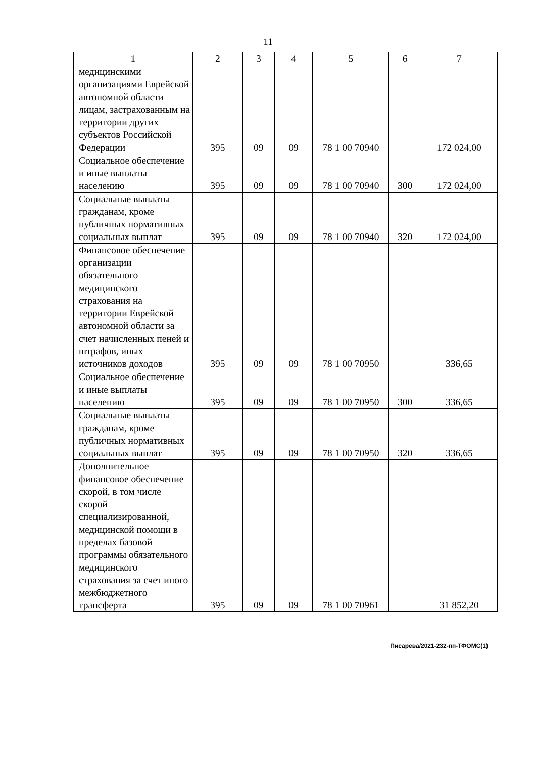11
| 1 | 2 | 3 | 4 | 5 | 6 | 7 |
| --- | --- | --- | --- | --- | --- | --- |
| медицинскими организациями Еврейской автономной области лицам, застрахованным на территории других субъектов Российской Федерации | 395 | 09 | 09 | 78 1 00 70940 | | 172 024,00 |
| Социальное обеспечение и иные выплаты населению | 395 | 09 | 09 | 78 1 00 70940 | 300 | 172 024,00 |
| Социальные выплаты гражданам, кроме публичных нормативных социальных выплат | 395 | 09 | 09 | 78 1 00 70940 | 320 | 172 024,00 |
| Финансовое обеспечение организации обязательного медицинского страхования на территории Еврейской автономной области за счет начисленных пеней и штрафов, иных источников доходов | 395 | 09 | 09 | 78 1 00 70950 | | 336,65 |
| Социальное обеспечение и иные выплаты населению | 395 | 09 | 09 | 78 1 00 70950 | 300 | 336,65 |
| Социальные выплаты гражданам, кроме публичных нормативных социальных выплат | 395 | 09 | 09 | 78 1 00 70950 | 320 | 336,65 |
| Дополнительное финансовое обеспечение скорой, в том числе скорой специализированной, медицинской помощи в пределах базовой программы обязательного медицинского страхования за счет иного межбюджетного трансферта | 395 | 09 | 09 | 78 1 00 70961 | | 31 852,20 |
Писарева/2021-232-пп-ТФОМС(1)